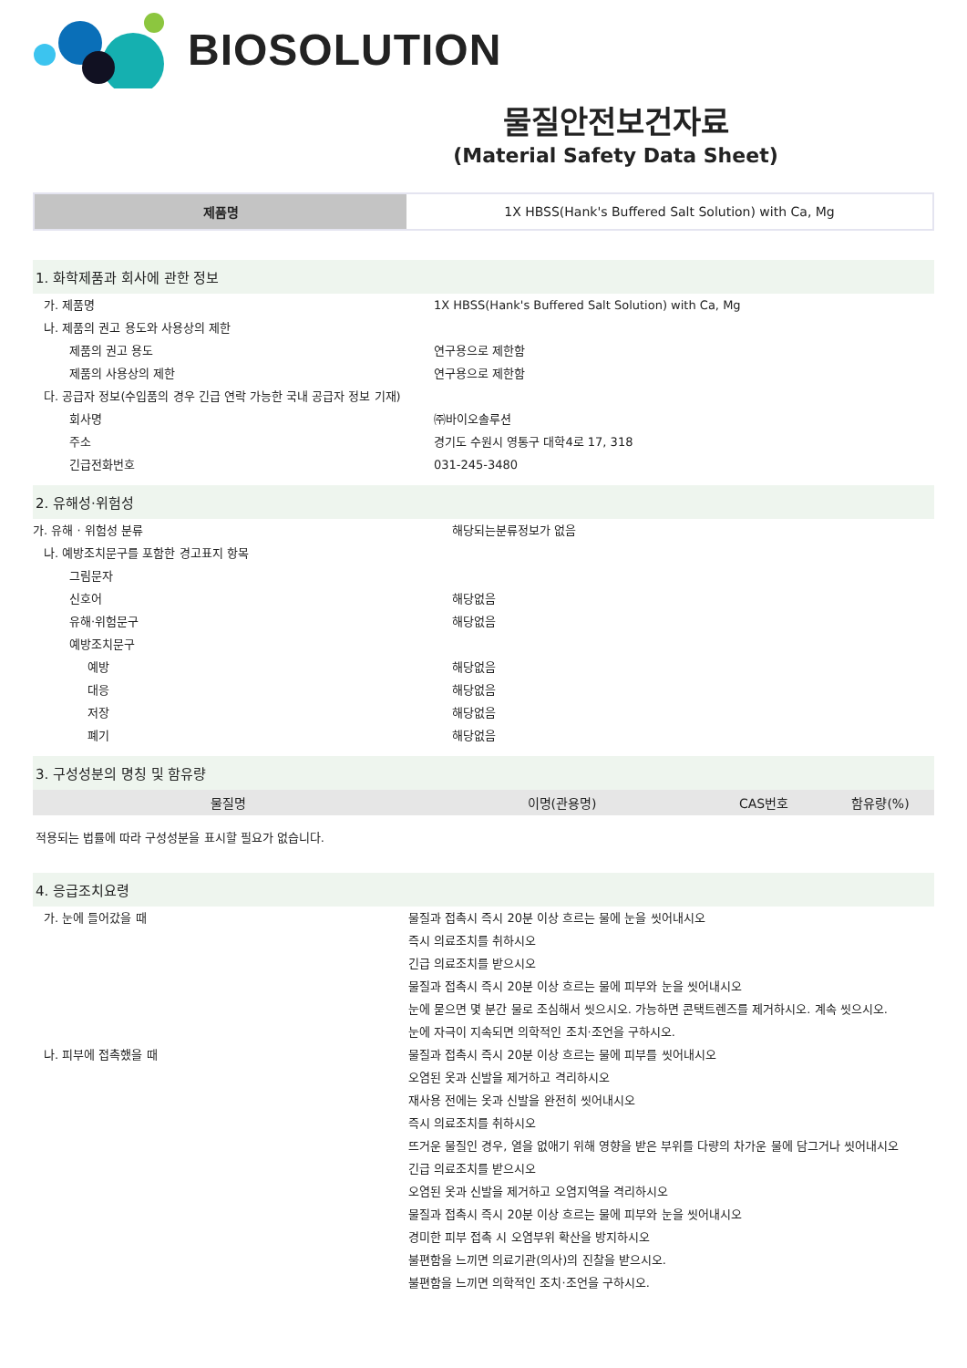BIOSOLUTION
물질안전보건자료
(Material Safety Data Sheet)
| 제품명 | 1X HBSS(Hank's Buffered Salt Solution) with Ca, Mg |
1. 화학제품과 회사에 관한 정보
| 가. 제품명 | 1X HBSS(Hank's Buffered Salt Solution) with Ca, Mg |
| 나. 제품의 권고 용도와 사용상의 제한 | |
| 제품의 권고 용도 | 연구용으로 제한함 |
| 제품의 사용상의 제한 | 연구용으로 제한함 |
| 다. 공급자 정보(수입품의 경우 긴급 연락 가능한 국내 공급자 정보 기재) | |
| 회사명 | ㈜바이오솔루션 |
| 주소 | 경기도 수원시 영통구 대학4로 17, 318 |
| 긴급전화번호 | 031-245-3480 |
2. 유해성·위험성
| 가. 유해 · 위험성 분류 | 해당되는분류정보가 없음 |
| 나. 예방조치문구를 포함한 경고표지 항목 | |
| 그림문자 | |
| 신호어 | 해당없음 |
| 유해·위험문구 | 해당없음 |
| 예방조치문구 | |
| 예방 | 해당없음 |
| 대응 | 해당없음 |
| 저장 | 해당없음 |
| 폐기 | 해당없음 |
3. 구성성분의 명칭 및 함유량
| 물질명 | 이명(관용명) | CAS번호 | 함유량(%) |
| --- | --- | --- | --- |
적용되는 법률에 따라 구성성분을 표시할 필요가 없습니다.
4. 응급조치요령
| 가. 눈에 들어갔을 때 | 물질과 접촉시 즉시 20분 이상 흐르는 물에 눈을 씻어내시오 |
| | 즉시 의료조치를 취하시오 |
| | 긴급 의료조치를 받으시오 |
| | 물질과 접촉시 즉시 20분 이상 흐르는 물에 피부와 눈을 씻어내시오 |
| | 눈에 묻으면 몇 분간 물로 조심해서 씻으시오. 가능하면 콘택트렌즈를 제거하시오. 계속 씻으시오. |
| | 눈에 자극이 지속되면 의학적인 조치·조언을 구하시오. |
| 나. 피부에 접촉했을 때 | 물질과 접촉시 즉시 20분 이상 흐르는 물에 피부를 씻어내시오 |
| | 오염된 옷과 신발을 제거하고 격리하시오 |
| | 재사용 전에는 옷과 신발을 완전히 씻어내시오 |
| | 즉시 의료조치를 취하시오 |
| | 뜨거운 물질인 경우, 열을 없애기 위해 영향을 받은 부위를 다량의 차가운 물에 담그거나 씻어내시오 |
| | 긴급 의료조치를 받으시오 |
| | 오염된 옷과 신발을 제거하고 오염지역을 격리하시오 |
| | 물질과 접촉시 즉시 20분 이상 흐르는 물에 피부와 눈을 씻어내시오 |
| | 경미한 피부 접촉 시 오염부위 확산을 방지하시오 |
| | 불편함을 느끼면 의료기관(의사)의 진찰을 받으시오. |
| | 불편함을 느끼면 의학적인 조치·조언을 구하시오. |